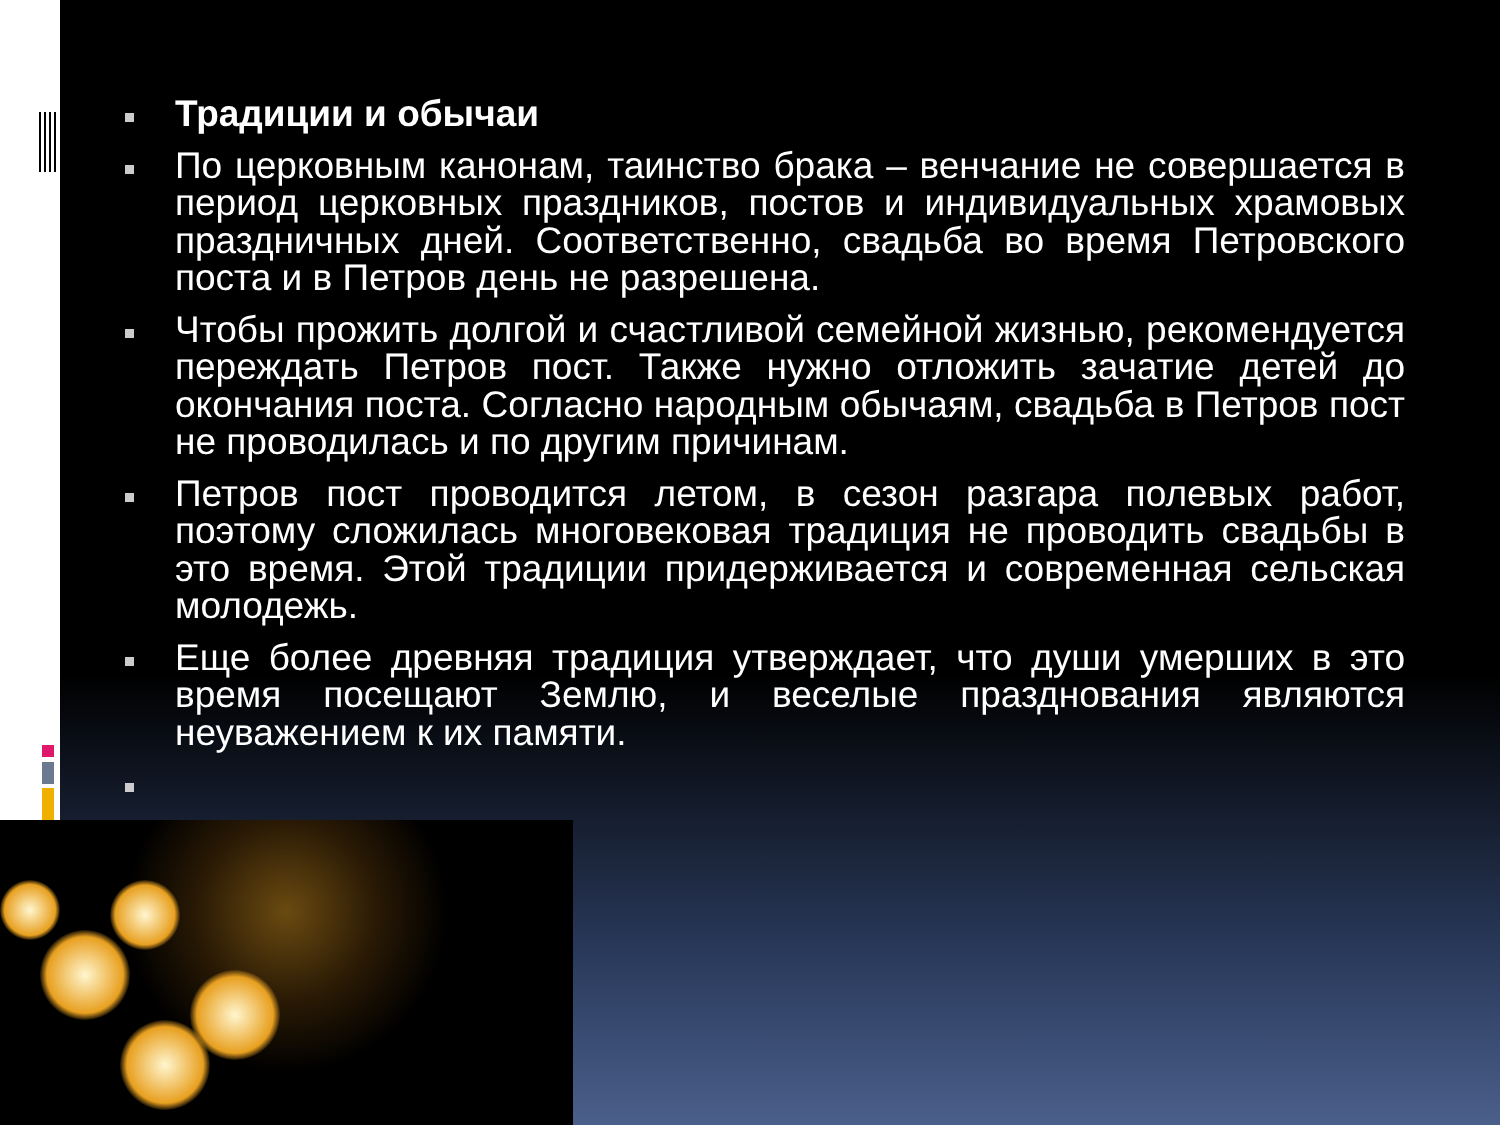Традиции и обычаи
По церковным канонам, таинство брака – венчание не совершается в период церковных праздников, постов и индивидуальных храмовых праздничных дней. Соответственно, свадьба во время Петровского поста и в Петров день не разрешена.
Чтобы прожить долгой и счастливой семейной жизнью, рекомендуется переждать Петров пост. Также нужно отложить зачатие детей до окончания поста. Согласно народным обычаям, свадьба в Петров пост не проводилась и по другим причинам.
Петров пост проводится летом, в сезон разгара полевых работ, поэтому сложилась многовековая традиция не проводить свадьбы в это время. Этой традиции придерживается и современная сельская молодежь.
Еще более древняя традиция утверждает, что души умерших в это время посещают Землю, и веселые празднования являются неуважением к их памяти.